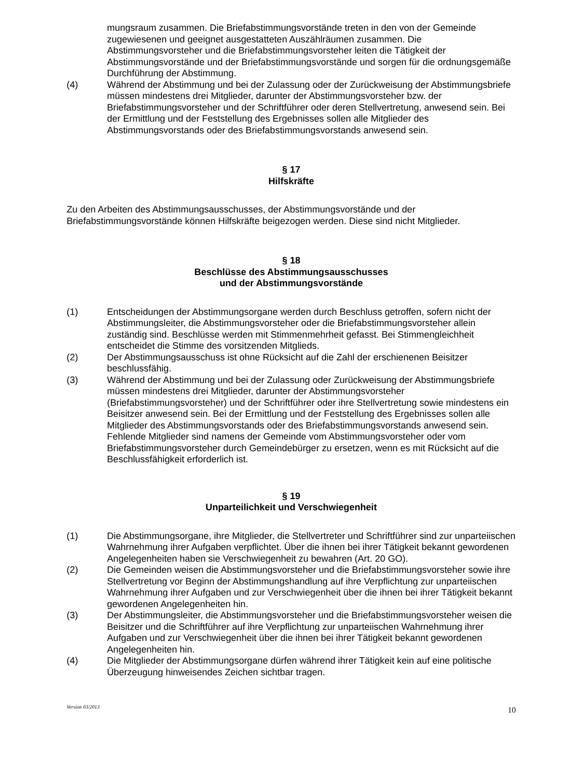mungsraum zusammen. Die Briefabstimmungsvorstände treten in den von der Gemeinde zugewiesenen und geeignet ausgestatteten Auszählräumen zusammen. Die Abstimmungsvorsteher und die Briefabstimmungsvorsteher leiten die Tätigkeit der Abstimmungsvorstände und der Briefabstimmungsvorstände und sorgen für die ordnungsgemäße Durchführung der Abstimmung.
(4) Während der Abstimmung und bei der Zulassung oder der Zurückweisung der Abstimmungsbriefe müssen mindestens drei Mitglieder, darunter der Abstimmungsvorsteher bzw. der Briefabstimmungsvorsteher und der Schriftführer oder deren Stellvertretung, anwesend sein. Bei der Ermittlung und der Feststellung des Ergebnisses sollen alle Mitglieder des Abstimmungsvorstands oder des Briefabstimmungsvorstands anwesend sein.
§ 17
Hilfskräfte
Zu den Arbeiten des Abstimmungsausschusses, der Abstimmungsvorstände und der Briefabstimmungsvorstände können Hilfskräfte beigezogen werden. Diese sind nicht Mitglieder.
§ 18
Beschlüsse des Abstimmungsausschusses
und der Abstimmungsvorstände
(1) Entscheidungen der Abstimmungsorgane werden durch Beschluss getroffen, sofern nicht der Abstimmungsleiter, die Abstimmungsvorsteher oder die Briefabstimmungsvorsteher allein zuständig sind. Beschlüsse werden mit Stimmenmehrheit gefasst. Bei Stimmengleichheit entscheidet die Stimme des vorsitzenden Mitglieds.
(2) Der Abstimmungsausschuss ist ohne Rücksicht auf die Zahl der erschienenen Beisitzer beschlussfähig.
(3) Während der Abstimmung und bei der Zulassung oder Zurückweisung der Abstimmungsbriefe müssen mindestens drei Mitglieder, darunter der Abstimmungsvorsteher (Briefabstimmungsvorsteher) und der Schriftführer oder ihre Stellvertretung sowie mindestens ein Beisitzer anwesend sein. Bei der Ermittlung und der Feststellung des Ergebnisses sollen alle Mitglieder des Abstimmungsvorstands oder des Briefabstimmungsvorstands anwesend sein. Fehlende Mitglieder sind namens der Gemeinde vom Abstimmungsvorsteher oder vom Briefabstimmungsvorsteher durch Gemeindebürger zu ersetzen, wenn es mit Rücksicht auf die Beschlussfähigkeit erforderlich ist.
§ 19
Unparteilichkeit und Verschwiegenheit
(1) Die Abstimmungsorgane, ihre Mitglieder, die Stellvertreter und Schriftführer sind zur unparteiischen Wahrnehmung ihrer Aufgaben verpflichtet. Über die ihnen bei ihrer Tätigkeit bekannt gewordenen Angelegenheiten haben sie Verschwiegenheit zu bewahren (Art. 20 GO).
(2) Die Gemeinden weisen die Abstimmungsvorsteher und die Briefabstimmungsvorsteher sowie ihre Stellvertretung vor Beginn der Abstimmungshandlung auf ihre Verpflichtung zur unparteiischen Wahrnehmung ihrer Aufgaben und zur Verschwiegenheit über die ihnen bei ihrer Tätigkeit bekannt gewordenen Angelegenheiten hin.
(3) Der Abstimmungsleiter, die Abstimmungsvorsteher und die Briefabstimmungsvorsteher weisen die Beisitzer und die Schriftführer auf ihre Verpflichtung zur unparteiischen Wahrnehmung ihrer Aufgaben und zur Verschwiegenheit über die ihnen bei ihrer Tätigkeit bekannt gewordenen Angelegenheiten hin.
(4) Die Mitglieder der Abstimmungsorgane dürfen während ihrer Tätigkeit kein auf eine politische Überzeugung hinweisendes Zeichen sichtbar tragen.
Version 03/2013 10